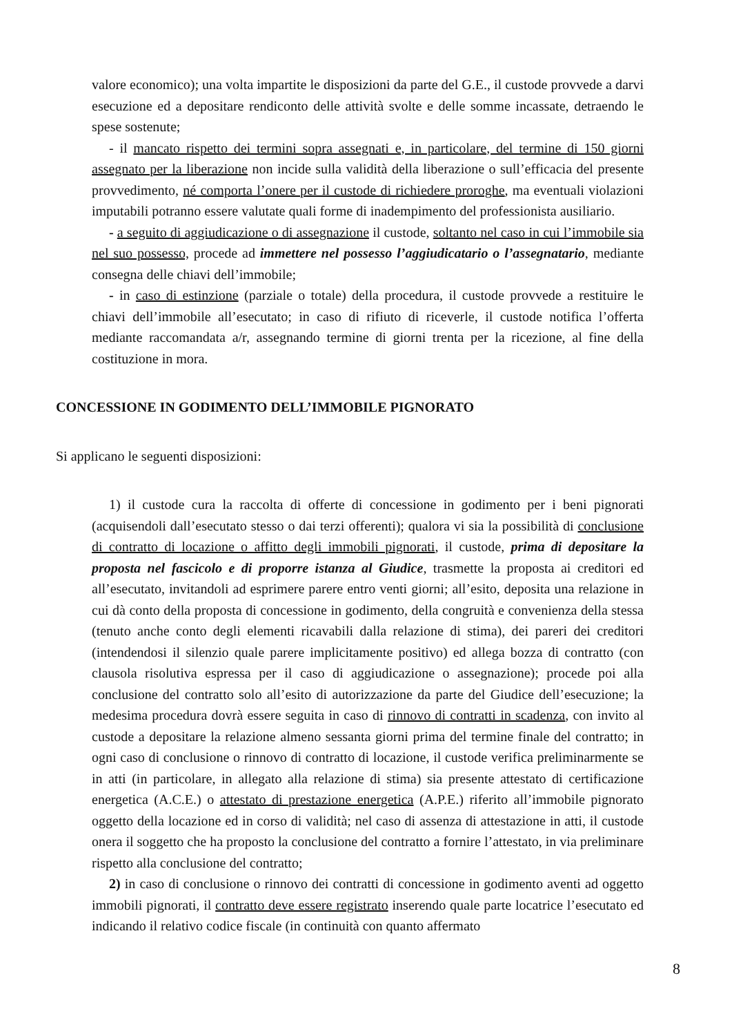valore economico); una volta impartite le disposizioni da parte del G.E., il custode provvede a darvi esecuzione ed a depositare rendiconto delle attività svolte e delle somme incassate, detraendo le spese sostenute;
- il mancato rispetto dei termini sopra assegnati e, in particolare, del termine di 150 giorni assegnato per la liberazione non incide sulla validità della liberazione o sull’efficacia del presente provvedimento, né comporta l’onere per il custode di richiedere proroghe, ma eventuali violazioni imputabili potranno essere valutate quali forme di inadempimento del professionista ausiliario.
- a seguito di aggiudicazione o di assegnazione il custode, soltanto nel caso in cui l’immobile sia nel suo possesso, procede ad immettere nel possesso l’aggiudicatario o l’assegnatario, mediante consegna delle chiavi dell’immobile;
- in caso di estinzione (parziale o totale) della procedura, il custode provvede a restituire le chiavi dell’immobile all’esecutato; in caso di rifiuto di riceverle, il custode notifica l’offerta mediante raccomandata a/r, assegnando termine di giorni trenta per la ricezione, al fine della costituzione in mora.
CONCESSIONE IN GODIMENTO DELL’IMMOBILE PIGNORATO
Si applicano le seguenti disposizioni:
1) il custode cura la raccolta di offerte di concessione in godimento per i beni pignorati (acquisendoli dall’esecutato stesso o dai terzi offerenti); qualora vi sia la possibilità di conclusione di contratto di locazione o affitto degli immobili pignorati, il custode, prima di depositare la proposta nel fascicolo e di proporre istanza al Giudice, trasmette la proposta ai creditori ed all’esecutato, invitandoli ad esprimere parere entro venti giorni; all’esito, deposita una relazione in cui dà conto della proposta di concessione in godimento, della congruità e convenienza della stessa (tenuto anche conto degli elementi ricavabili dalla relazione di stima), dei pareri dei creditori (intendendosi il silenzio quale parere implicitamente positivo) ed allega bozza di contratto (con clausola risolutiva espressa per il caso di aggiudicazione o assegnazione); procede poi alla conclusione del contratto solo all’esito di autorizzazione da parte del Giudice dell’esecuzione; la medesima procedura dovrà essere seguita in caso di rinnovo di contratti in scadenza, con invito al custode a depositare la relazione almeno sessanta giorni prima del termine finale del contratto; in ogni caso di conclusione o rinnovo di contratto di locazione, il custode verifica preliminarmente se in atti (in particolare, in allegato alla relazione di stima) sia presente attestato di certificazione energetica (A.C.E.) o attestato di prestazione energetica (A.P.E.) riferito all’immobile pignorato oggetto della locazione ed in corso di validità; nel caso di assenza di attestazione in atti, il custode onera il soggetto che ha proposto la conclusione del contratto a fornire l’attestato, in via preliminare rispetto alla conclusione del contratto;
2) in caso di conclusione o rinnovo dei contratti di concessione in godimento aventi ad oggetto immobili pignorati, il contratto deve essere registrato inserendo quale parte locatrice l’esecutato ed indicando il relativo codice fiscale (in continuità con quanto affermato
8